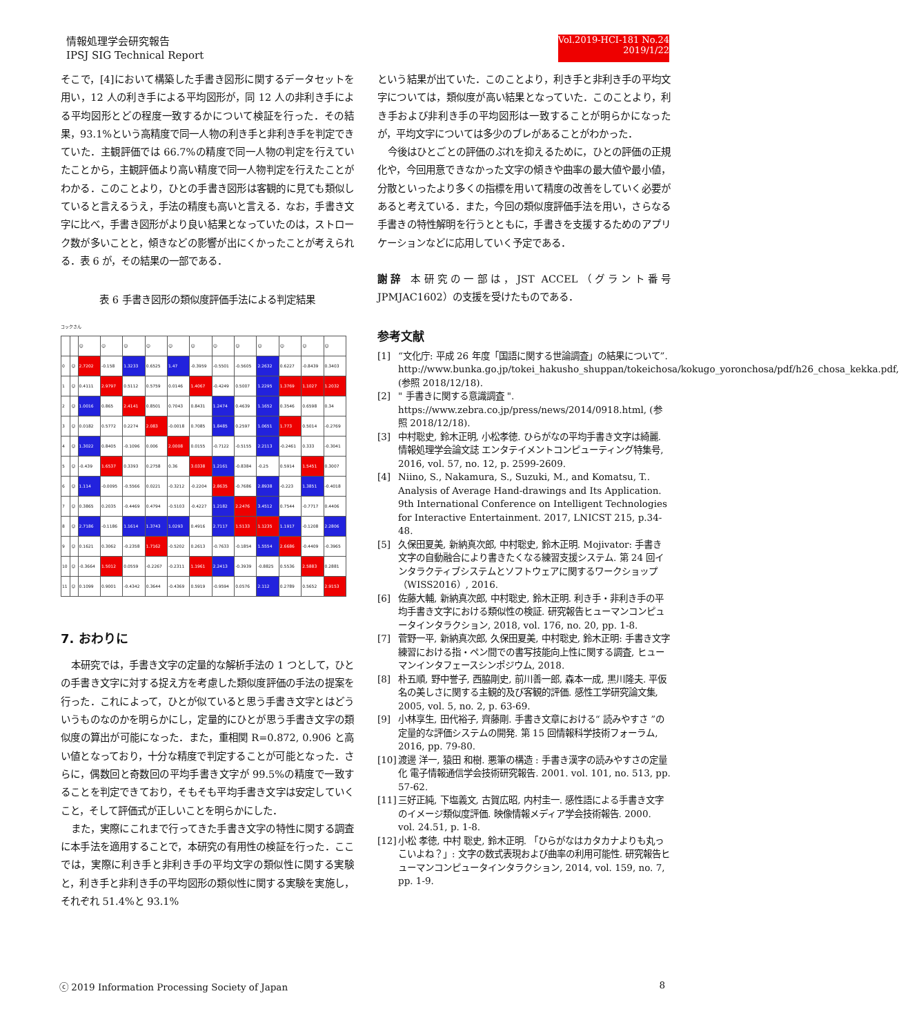情報処理学会研究報告
IPSJ SIG Technical Report
Vol.2019-HCI-181 No.24
2019/1/22
そこで，[4]において構築した手書き図形に関するデータセットを用い，12 人の利き手による平均図形が，同 12 人の非利き手による平均図形とどの程度一致するかについて検証を行った．その結果，93.1%という高精度で同一人物の利き手と非利き手を判定できていた．主観評価では 66.7%の精度で同一人物の判定を行えていたことから，主観評価より高い精度で同一人物判定を行えたことがわかる．このことより，ひとの手書き図形は客観的に見ても類似していると言えるうえ，手法の精度も高いと言える．なお，手書き文字に比べ，手書き図形がより良い結果となっていたのは，ストローク数が多いことと，傾きなどの影響が出にくかったことが考えられる．表 6 が，その結果の一部である．
表 6 手書き図形の類似度評価手法による判定結果
コックさん
| | | ☺ | ☺ | ☺ | ☺ | ☺ | ☺ | ☺ | ☺ | ☺ | ☺ | ☺ | ☺ |
| 0 | ☺ | 2.7202 | -0.158 | 1.3233 | 0.6525 | 1.47 | -0.3959 | -0.5501 | -0.5605 | 2.2632 | 0.6227 | -0.8439 | 0.3403 |
| 1 | ☺ | 0.4111 | 2.9797 | 0.5112 | 0.5759 | 0.0146 | 1.4067 | -0.4249 | 0.5007 | 1.2295 | 1.3769 | 1.1027 | 1.2032 |
| 2 | ☺ | 1.0016 | 0.865 | 2.4141 | 0.8501 | 0.7043 | 0.8431 | 1.2474 | 0.4639 | 1.1652 | 0.3546 | 0.6598 | 0.34 |
| 3 | ☺ | 0.0182 | 0.5772 | 0.2274 | 2.083 | -0.0018 | 0.7085 | 1.8485 | 0.2597 | 1.0651 | 1.773 | 0.5014 | -0.2769 |
| 4 | ☺ | 1.3022 | 0.8405 | -0.1096 | 0.006 | 2.0008 | 0.0155 | -0.7122 | -0.5155 | 2.2113 | -0.2461 | 0.333 | -0.3041 |
| 5 | ☺ | -0.439 | 1.6537 | 0.3393 | 0.2758 | 0.36 | 3.0338 | 1.2161 | -0.8384 | -0.25 | 0.5914 | 1.5451 | 0.3007 |
| 6 | ☺ | 1.114 | -0.0095 | -0.5566 | 0.0221 | -0.3212 | -0.2204 | 2.8635 | -0.7686 | 2.8938 | -0.223 | 1.3851 | -0.4018 |
| 7 | ☺ | 0.3865 | 0.2035 | -0.4469 | 0.4794 | -0.5103 | -0.4227 | 1.2182 | 2.2476 | 3.4512 | 0.7544 | -0.7717 | 0.4406 |
| 8 | ☺ | 2.7186 | -0.1186 | 1.1614 | 1.3743 | 1.0293 | 0.4916 | 2.7117 | 1.5133 | 1.1235 | 1.1917 | -0.1208 | 2.2806 |
| 9 | ☺ | 0.1621 | 0.3062 | -0.2358 | 1.7162 | -0.5202 | 0.2613 | -0.7633 | -0.1854 | 1.5554 | 2.6686 | -0.4409 | -0.3965 |
| 10 | ☺ | -0.3664 | 1.5012 | 0.0559 | -0.2267 | -0.2311 | 1.1961 | 2.2413 | -0.3939 | -0.8825 | 0.5536 | 2.5883 | 0.2881 |
| 11 | ☺ | 0.1099 | 0.9001 | -0.4342 | 0.3644 | -0.4369 | 0.5919 | -0.9594 | 0.0576 | 2.112 | 0.2789 | 0.5652 | 2.9153 |
7. おわりに
本研究では，手書き文字の定量的な解析手法の 1 つとして，ひとの手書き文字に対する捉え方を考慮した類似度評価の手法の提案を行った．これによって，ひとが似ていると思う手書き文字とはどういうものなのかを明らかにし，定量的にひとが思う手書き文字の類似度の算出が可能になった．また，重相関 R=0.872, 0.906 と高い値となっており，十分な精度で判定することが可能となった．さらに，偶数回と奇数回の平均手書き文字が 99.5%の精度で一致することを判定できており，そもそも平均手書き文字は安定していくこと，そして評価式が正しいことを明らかにした．
また，実際にこれまで行ってきた手書き文字の特性に関する調査に本手法を適用することで，本研究の有用性の検証を行った．ここでは，実際に利き手と非利き手の平均文字の類似性に関する実験と，利き手と非利き手の平均図形の類似性に関する実験を実施し，それぞれ 51.4%と 93.1%
という結果が出ていた．このことより，利き手と非利き手の平均文字については，類似度が高い結果となっていた．このことより，利き手および非利き手の平均図形は一致することが明らかになったが，平均文字については多少のブレがあることがわかった．
今後はひとごとの評価のぶれを抑えるために，ひとの評価の正規化や，今回用意できなかった文字の傾きや曲率の最大値や最小値，分散といったより多くの指標を用いて精度の改善をしていく必要があると考えている．また，今回の類似度評価手法を用い，さらなる手書きの特性解明を行うとともに，手書きを支援するためのアプリケーションなどに応用していく予定である．
謝辞 本研究の一部は，JST ACCEL（グラント番号 JPMJAC1602）の支援を受けたものである．
参考文献
[1] “文化庁: 平成 26 年度「国語に関する世論調査」の結果について”. http://www.bunka.go.jp/tokei_hakusho_shuppan/tokeichosa/kokugo_yoronchosa/pdf/h26_chosa_kekka.pdf, (参照 2018/12/18).
[2] " 手書きに関する意識調査 ". https://www.zebra.co.jp/press/news/2014/0918.html, (参照 2018/12/18).
[3] 中村聡史, 鈴木正明, 小松孝徳. ひらがなの平均手書き文字は綺麗. 情報処理学会論文誌 エンタテイメントコンピューティング特集号, 2016, vol. 57, no. 12, p. 2599-2609.
[4] Niino, S., Nakamura, S., Suzuki, M., and Komatsu, T.. Analysis of Average Hand-drawings and Its Application. 9th International Conference on Intelligent Technologies for Interactive Entertainment. 2017, LNICST 215, p.34-48.
[5] 久保田夏美, 新納真次郎, 中村聡史, 鈴木正明. Mojivator: 手書き文字の自動融合により書きたくなる練習支援システム. 第 24 回インタラクティブシステムとソフトウェアに関するワークショップ（WISS2016）, 2016.
[6] 佐藤大輔, 新納真次郎, 中村聡史, 鈴木正明. 利き手・非利き手の平均手書き文字における類似性の検証. 研究報告ヒューマンコンピュータインタラクション, 2018, vol. 176, no. 20, pp. 1-8.
[7] 菅野一平, 新納真次郎, 久保田夏美, 中村聡史, 鈴木正明: 手書き文字練習における指・ペン間での書写技能向上性に関する調査, ヒューマンインタフェースシンポジウム, 2018.
[8] 朴五順, 野中誉子, 西脇剛史, 前川善一郎, 森本一成, 黒川隆夫. 平仮名の美しさに関する主観的及び客観的評価. 感性工学研究論文集, 2005, vol. 5, no. 2, p. 63-69.
[9] 小林享生, 田代裕子, 齊藤剛. 手書き文章における“ 読みやすさ ”の定量的な評価システムの開発. 第 15 回情報科学技術フォーラム, 2016, pp. 79-80.
[10] 渡邊 洋一, 猿田 和樹. 悪筆の構造 : 手書き漢字の読みやすさの定量化 電子情報通信学会技術研究報告. 2001. vol. 101, no. 513, pp. 57-62.
[11] 三好正純, 下塩義文, 古賀広昭, 内村圭一. 感性語による手書き文字のイメージ類似度評価. 映像情報メディア学会技術報告. 2000. vol. 24.51, p. 1-8.
[12] 小松 孝徳, 中村 聡史, 鈴木正明. 「ひらがなはカタカナよりも丸っこいよね？」: 文字の数式表現および曲率の利用可能性. 研究報告ヒューマンコンピュータインタラクション, 2014, vol. 159, no. 7, pp. 1-9.
ⓒ 2019 Information Processing Society of Japan 8